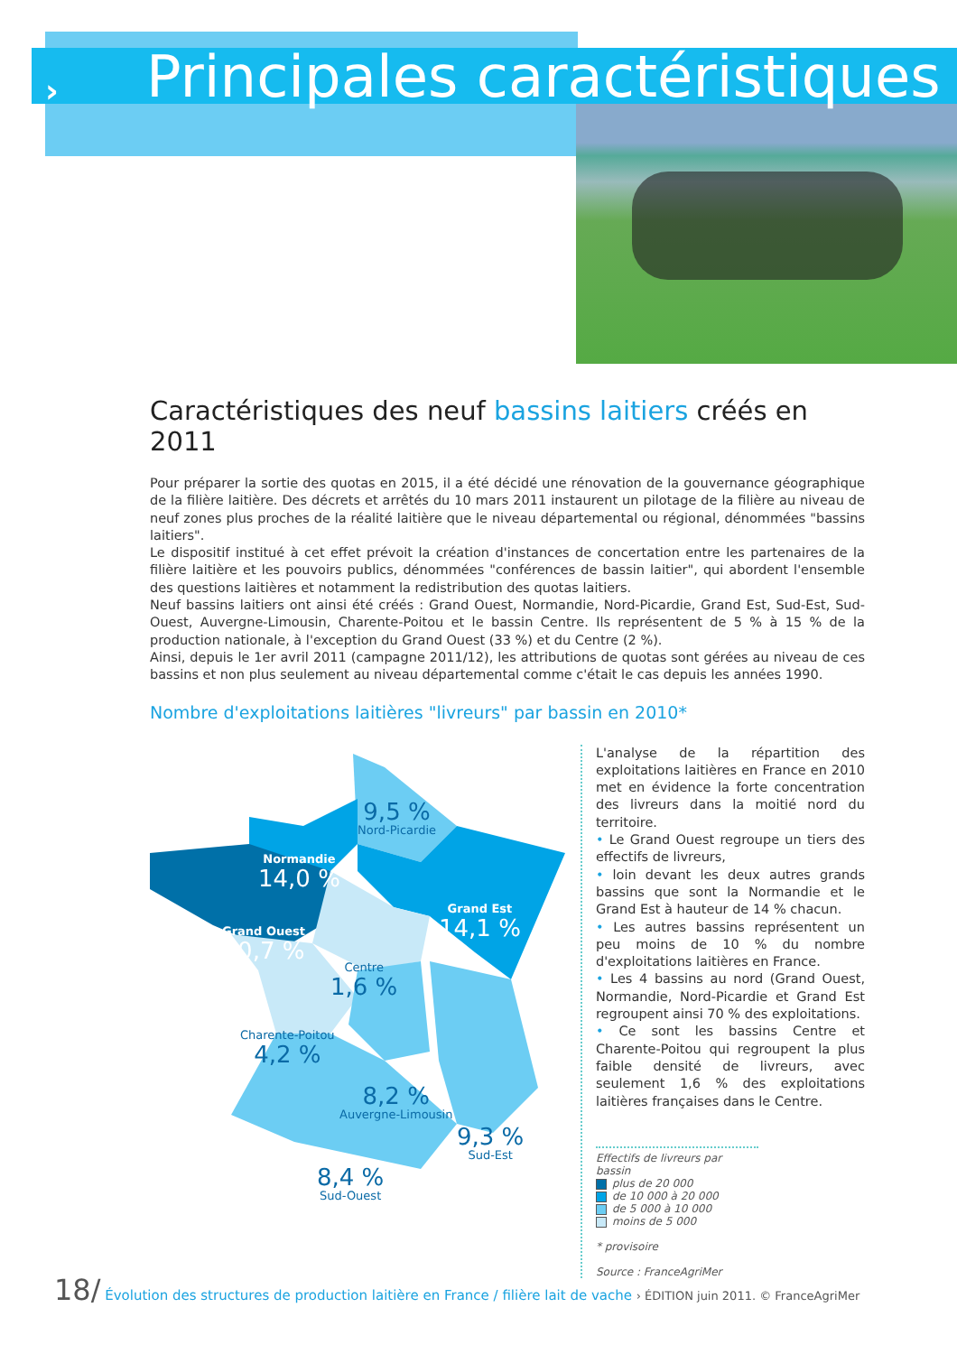› Principales caractéristiques
Caractéristiques des neuf bassins laitiers créés en 2011
Pour préparer la sortie des quotas en 2015, il a été décidé une rénovation de la gouvernance géographique de la filière laitière. Des décrets et arrêtés du 10 mars 2011 instaurent un pilotage de la filière au niveau de neuf zones plus proches de la réalité laitière que le niveau départemental ou régional, dénommées "bassins laitiers".
Le dispositif institué à cet effet prévoit la création d'instances de concertation entre les partenaires de la filière laitière et les pouvoirs publics, dénommées "conférences de bassin laitier", qui abordent l'ensemble des questions laitières et notamment la redistribution des quotas laitiers.
Neuf bassins laitiers ont ainsi été créés : Grand Ouest, Normandie, Nord-Picardie, Grand Est, Sud-Est, Sud-Ouest, Auvergne-Limousin, Charente-Poitou et le bassin Centre. Ils représentent de 5 % à 15 % de la production nationale, à l'exception du Grand Ouest (33 %) et du Centre (2 %).
Ainsi, depuis le 1er avril 2011 (campagne 2011/12), les attributions de quotas sont gérées au niveau de ces bassins et non plus seulement au niveau départemental comme c'était le cas depuis les années 1990.
Nombre d'exploitations laitières "livreurs" par bassin en 2010*
9,5 %
Nord-Picardie
Normandie
14,0 %
Grand Ouest
30,7 %
Grand Est
14,1 %
Centre
1,6 %
Charente-Poitou
4,2 %
8,2 %
Auvergne-Limousin
9,3 %
Sud-Est
8,4 %
Sud-Ouest
L'analyse de la répartition des exploitations laitières en France en 2010 met en évidence la forte concentration des livreurs dans la moitié nord du territoire.
• Le Grand Ouest regroupe un tiers des effectifs de livreurs,
• loin devant les deux autres grands bassins que sont la Normandie et le Grand Est à hauteur de 14 % chacun.
• Les autres bassins représentent un peu moins de 10 % du nombre d'exploitations laitières en France.
• Les 4 bassins au nord (Grand Ouest, Normandie, Nord-Picardie et Grand Est regroupent ainsi 70 % des exploitations.
• Ce sont les bassins Centre et Charente-Poitou qui regroupent la plus faible densité de livreurs, avec seulement 1,6 % des exploitations laitières françaises dans le Centre.
Effectifs de livreurs par bassin
plus de 20 000
de 10 000 à 20 000
de 5 000 à 10 000
moins de 5 000
* provisoire
Source : FranceAgriMer
18/ Évolution des structures de production laitière en France / filière lait de vache › ÉDITION juin 2011. © FranceAgriMer